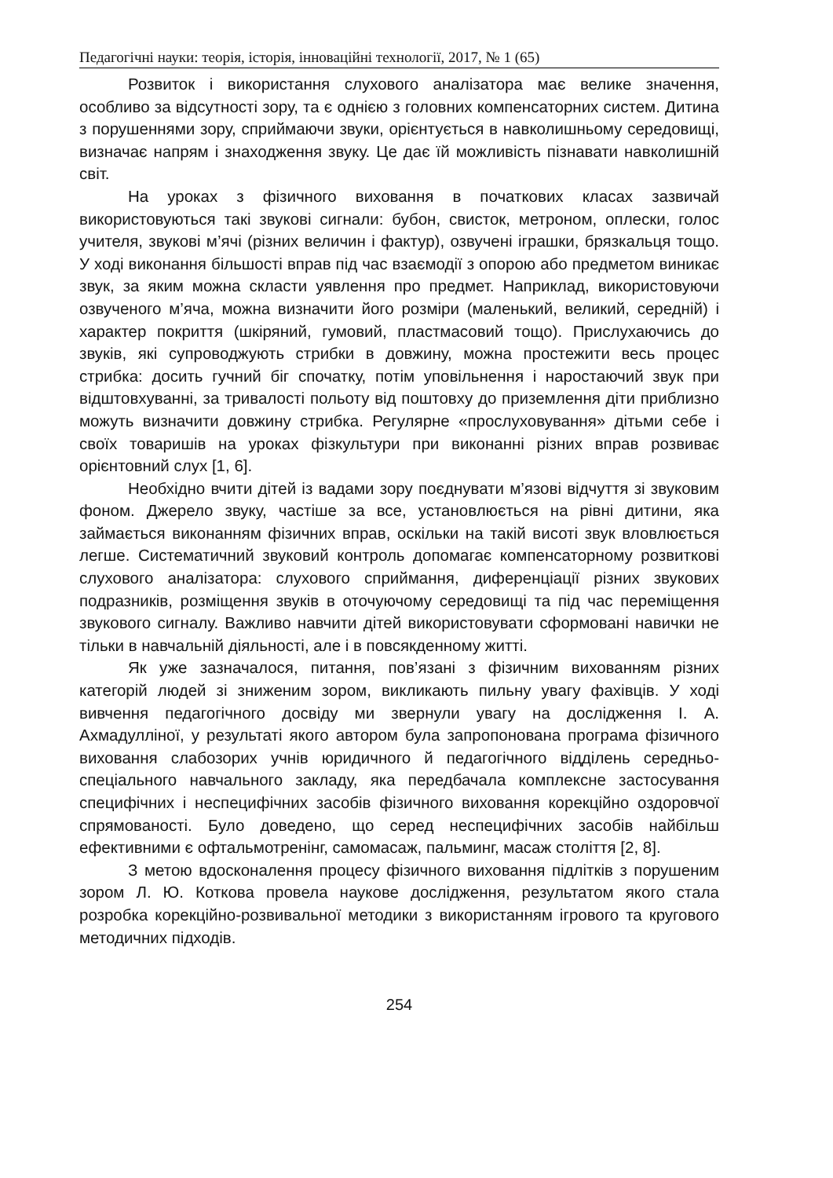Педагогічні науки: теорія, історія, інноваційні технології, 2017, № 1 (65)
Розвиток і використання слухового аналізатора має велике значення, особливо за відсутності зору, та є однією з головних компенсаторних систем. Дитина з порушеннями зору, сприймаючи звуки, орієнтується в навколишньому середовищі, визначає напрям і знаходження звуку. Це дає їй можливість пізнавати навколишній світ.
На уроках з фізичного виховання в початкових класах зазвичай використовуються такі звукові сигнали: бубон, свисток, метроном, оплески, голос учителя, звукові м’ячі (різних величин і фактур), озвучені іграшки, брязкальця тощо. У ході виконання більшості вправ під час взаємодії з опорою або предметом виникає звук, за яким можна скласти уявлення про предмет. Наприклад, використовуючи озвученого м’яча, можна визначити його розміри (маленький, великий, середній) і характер покриття (шкіряний, гумовий, пластмасовий тощо). Прислухаючись до звуків, які супроводжують стрибки в довжину, можна простежити весь процес стрибка: досить гучний біг спочатку, потім уповільнення і наростаючий звук при відштовхуванні, за тривалості польоту від поштовху до приземлення діти приблизно можуть визначити довжину стрибка. Регулярне «прослуховування» дітьми себе і своїх товаришів на уроках фізкультури при виконанні різних вправ розвиває орієнтовний слух [1, 6].
Необхідно вчити дітей із вадами зору поєднувати м’язові відчуття зі звуковим фоном. Джерело звуку, частіше за все, установлюється на рівні дитини, яка займається виконанням фізичних вправ, оскільки на такій висоті звук вловлюється легше. Систематичний звуковий контроль допомагає компенсаторному розвиткові слухового аналізатора: слухового сприймання, диференціації різних звукових подразників, розміщення звуків в оточуючому середовищі та під час переміщення звукового сигналу. Важливо навчити дітей використовувати сформовані навички не тільки в навчальній діяльності, але і в повсякденному житті.
Як уже зазначалося, питання, пов’язані з фізичним вихованням різних категорій людей зі зниженим зором, викликають пильну увагу фахівців. У ході вивчення педагогічного досвіду ми звернули увагу на дослідження І. А. Ахмадулліної, у результаті якого автором була запропонована програма фізичного виховання слабозорих учнів юридичного й педагогічного відділень середньо-спеціального навчального закладу, яка передбачала комплексне застосування специфічних і неспецифічних засобів фізичного виховання корекційно оздоровчої спрямованості. Було доведено, що серед неспецифічних засобів найбільш ефективними є офтальмотренінг, самомасаж, пальминг, масаж століття [2, 8].
З метою вдосконалення процесу фізичного виховання підлітків з порушеним зором Л. Ю. Коткова провела наукове дослідження, результатом якого стала розробка корекційно-розвивальної методики з використанням ігрового та кругового методичних підходів.
254